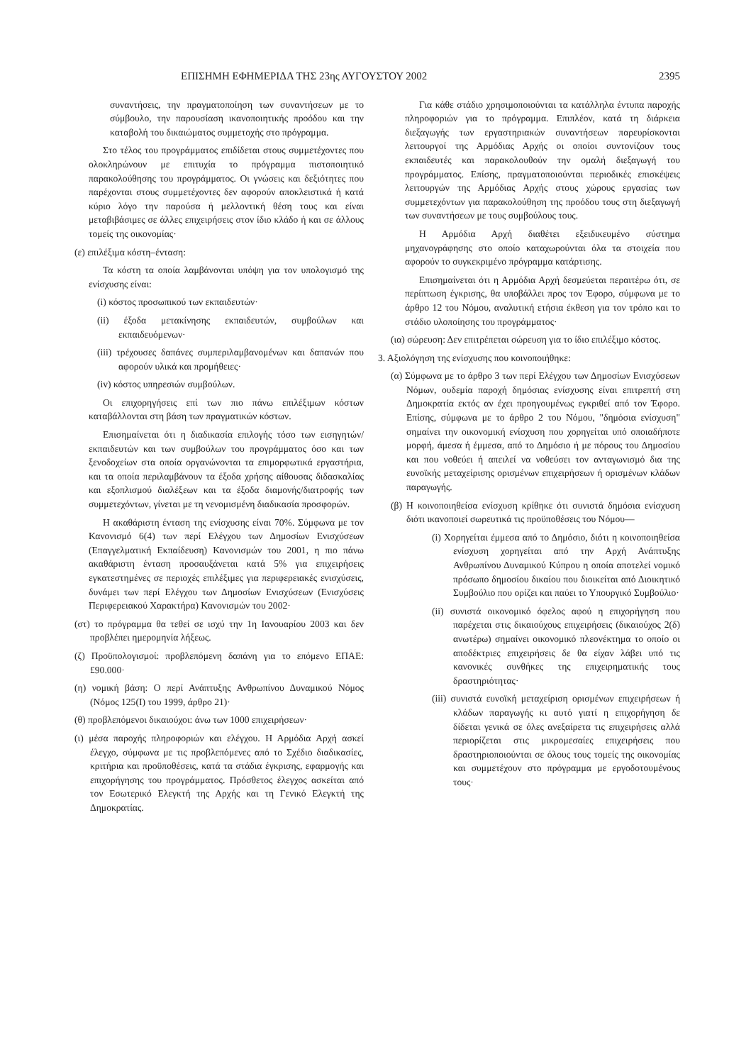ΕΠΙΣΗΜΗ ΕΦΗΜΕΡΙΔΑ ΤΗΣ 23ης ΑΥΓΟΥΣΤΟΥ 2002 2395
συναντήσεις, την πραγματοποίηση των συναντήσεων με το σύμβουλο, την παρουσίαση ικανοποιητικής προόδου και την καταβολή του δικαιώματος συμμετοχής στο πρόγραμμα.
Στο τέλος του προγράμματος επιδίδεται στους συμμετέχοντες που ολοκληρώνουν με επιτυχία το πρόγραμμα πιστοποιητικό παρακολούθησης του προγράμματος. Οι γνώσεις και δεξιότητες που παρέχονται στους συμμετέχοντες δεν αφορούν αποκλειστικά ή κατά κύριο λόγο την παρούσα ή μελλοντική θέση τους και είναι μεταβιβάσιμες σε άλλες επιχειρήσεις στον ίδιο κλάδο ή και σε άλλους τομείς της οικονομίας·
(ε) επιλέξιμα κόστη–ένταση:
Τα κόστη τα οποία λαμβάνονται υπόψη για τον υπολογισμό της ενίσχυσης είναι:
(i) κόστος προσωπικού των εκπαιδευτών·
(ii) έξοδα μετακίνησης εκπαιδευτών, συμβούλων και εκπαιδευόμενων·
(iii) τρέχουσες δαπάνες συμπεριλαμβανομένων και δαπανών που αφορούν υλικά και προμήθειες·
(iv) κόστος υπηρεσιών συμβούλων.
Οι επιχορηγήσεις επί των πιο πάνω επιλέξιμων κόστων καταβάλλονται στη βάση των πραγματικών κόστων.
Επισημαίνεται ότι η διαδικασία επιλογής τόσο των εισηγητών/εκπαιδευτών και των συμβούλων του προγράμματος όσο και των ξενοδοχείων στα οποία οργανώνονται τα επιμορφωτικά εργαστήρια, και τα οποία περιλαμβάνουν τα έξοδα χρήσης αίθουσας διδασκαλίας και εξοπλισμού διαλέξεων και τα έξοδα διαμονής/διατροφής των συμμετεχόντων, γίνεται με τη νενομισμένη διαδικασία προσφορών.
Η ακαθάριστη ένταση της ενίσχυσης είναι 70%. Σύμφωνα με τον Κανονισμό 6(4) των περί Ελέγχου των Δημοσίων Ενισχύσεων (Επαγγελματική Εκπαίδευση) Κανονισμών του 2001, η πιο πάνω ακαθάριστη ένταση προσαυξάνεται κατά 5% για επιχειρήσεις εγκατεστημένες σε περιοχές επιλέξιμες για περιφερειακές ενισχύσεις, δυνάμει των περί Ελέγχου των Δημοσίων Ενισχύσεων (Ενισχύσεις Περιφερειακού Χαρακτήρα) Κανονισμών του 2002·
(στ) το πρόγραμμα θα τεθεί σε ισχύ την 1η Ιανουαρίου 2003 και δεν προβλέπει ημερομηνία λήξεως.
(ζ) Προϋπολογισμοί: προβλεπόμενη δαπάνη για το επόμενο ΕΠΑΕ: £90.000·
(η) νομική βάση: Ο περί Ανάπτυξης Ανθρωπίνου Δυναμικού Νόμος (Νόμος 125(Ι) του 1999, άρθρο 21)·
(θ) προβλεπόμενοι δικαιούχοι: άνω των 1000 επιχειρήσεων·
(ι) μέσα παροχής πληροφοριών και ελέγχου. Η Αρμόδια Αρχή ασκεί έλεγχο, σύμφωνα με τις προβλεπόμενες από το Σχέδιο διαδικασίες, κριτήρια και προϋποθέσεις, κατά τα στάδια έγκρισης, εφαρμογής και επιχορήγησης του προγράμματος. Πρόσθετος έλεγχος ασκείται από τον Εσωτερικό Ελεγκτή της Αρχής και τη Γενικό Ελεγκτή της Δημοκρατίας.
Για κάθε στάδιο χρησιμοποιούνται τα κατάλληλα έντυπα παροχής πληροφοριών για το πρόγραμμα. Επιπλέον, κατά τη διάρκεια διεξαγωγής των εργαστηριακών συναντήσεων παρευρίσκονται λειτουργοί της Αρμόδιας Αρχής οι οποίοι συντονίζουν τους εκπαιδευτές και παρακολουθούν την ομαλή διεξαγωγή του προγράμματος. Επίσης, πραγματοποιούνται περιοδικές επισκέψεις λειτουργών της Αρμόδιας Αρχής στους χώρους εργασίας των συμμετεχόντων για παρακολούθηση της προόδου τους στη διεξαγωγή των συναντήσεων με τους συμβούλους τους.
Η Αρμόδια Αρχή διαθέτει εξειδικευμένο σύστημα μηχανογράφησης στο οποίο καταχωρούνται όλα τα στοιχεία που αφορούν το συγκεκριμένο πρόγραμμα κατάρτισης.
Επισημαίνεται ότι η Αρμόδια Αρχή δεσμεύεται περαιτέρω ότι, σε περίπτωση έγκρισης, θα υποβάλλει προς τον Έφορο, σύμφωνα με το άρθρο 12 του Νόμου, αναλυτική ετήσια έκθεση για τον τρόπο και το στάδιο υλοποίησης του προγράμματος·
(ια) σώρευση: Δεν επιτρέπεται σώρευση για το ίδιο επιλέξιμο κόστος.
3. Αξιολόγηση της ενίσχυσης που κοινοποιήθηκε:
(α) Σύμφωνα με το άρθρο 3 των περί Ελέγχου των Δημοσίων Ενισχύσεων Νόμων, ουδεμία παροχή δημόσιας ενίσχυσης είναι επιτρεπτή στη Δημοκρατία εκτός αν έχει προηγουμένως εγκριθεί από τον Έφορο. Επίσης, σύμφωνα με το άρθρο 2 του Νόμου, "δημόσια ενίσχυση" σημαίνει την οικονομική ενίσχυση που χορηγείται υπό οποιαδήποτε μορφή, άμεσα ή έμμεσα, από το Δημόσιο ή με πόρους του Δημοσίου και που νοθεύει ή απειλεί να νοθεύσει τον ανταγωνισμό δια της ευνοϊκής μεταχείρισης ορισμένων επιχειρήσεων ή ορισμένων κλάδων παραγωγής.
(β) Η κοινοποιηθείσα ενίσχυση κρίθηκε ότι συνιστά δημόσια ενίσχυση διότι ικανοποιεί σωρευτικά τις προϋποθέσεις του Νόμου—
(i) Χορηγείται έμμεσα από το Δημόσιο, διότι η κοινοποιηθείσα ενίσχυση χορηγείται από την Αρχή Ανάπτυξης Ανθρωπίνου Δυναμικού Κύπρου η οποία αποτελεί νομικό πρόσωπο δημοσίου δικαίου που διοικείται από Διοικητικό Συμβούλιο που ορίζει και παύει το Υπουργικό Συμβούλιο·
(ii) συνιστά οικονομικό όφελος αφού η επιχορήγηση που παρέχεται στις δικαιούχους επιχειρήσεις (δικαιούχος 2(δ) ανωτέρω) σημαίνει οικονομικό πλεονέκτημα το οποίο οι αποδέκτριες επιχειρήσεις δε θα είχαν λάβει υπό τις κανονικές συνθήκες της επιχειρηματικής τους δραστηριότητας·
(iii) συνιστά ευνοϊκή μεταχείριση ορισμένων επιχειρήσεων ή κλάδων παραγωγής κι αυτό γιατί η επιχορήγηση δε δίδεται γενικά σε όλες ανεξαίρετα τις επιχειρήσεις αλλά περιορίζεται στις μικρομεσαίες επιχειρήσεις που δραστηριοποιούνται σε όλους τους τομείς της οικονομίας και συμμετέχουν στο πρόγραμμα με εργοδοτουμένους τους·